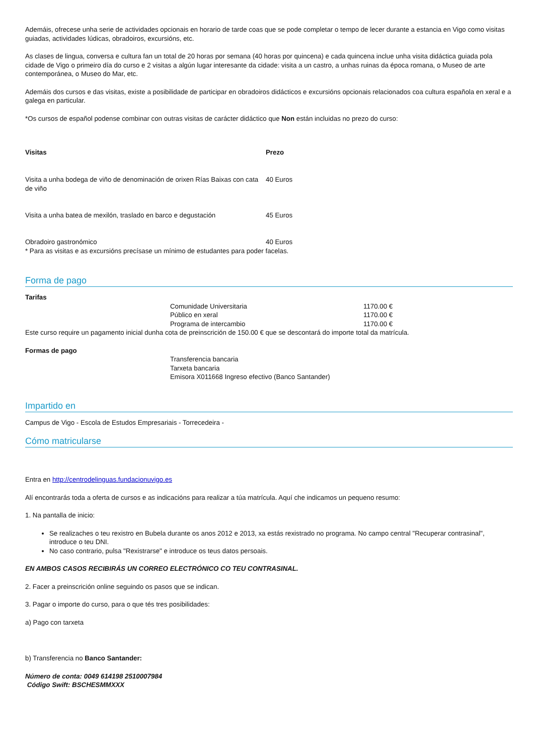Ademáis, ofrecese unha serie de actividades opcionais en horario de tarde coas que se pode completar o tempo de lecer durante a estancia en Vigo como visitas guiadas, actividades lúdicas, obradoiros, excursións, etc.
As clases de lingua, conversa e cultura fan un total de 20 horas por semana (40 horas por quincena) e cada quincena inclue unha visita didáctica guiada pola cidade de Vigo o primeiro día do curso e 2 visitas a algún lugar interesante da cidade: visita a un castro, a unhas ruinas da época romana, o Museo de arte contemporánea, o Museo do Mar, etc.
Ademáis dos cursos e das visitas, existe a posibilidade de participar en obradoiros didácticos e excursións opcionais relacionados coa cultura española en xeral e a galega en particular.
*Os cursos de español podense combinar con outras visitas de carácter didáctico que Non están incluidas no prezo do curso:
| Visitas | Prezo |
| --- | --- |
| Visita a unha bodega de viño de denominación de orixen Rías Baixas con cata de viño | 40 Euros |
| Visita a unha batea de mexilón, traslado en barco e degustación | 45 Euros |
| Obradoiro gastronómico | 40 Euros |
* Para as visitas e as excursións precísase un mínimo de estudantes para poder facelas.
Forma de pago
| Tarifas | | |
| --- | --- | --- |
| | Comunidade Universitaria | 1170.00 € |
| | Público en xeral | 1170.00 € |
| | Programa de intercambio | 1170.00 € |
Este curso require un pagamento inicial dunha cota de preinscrición de 150.00 € que se descontará do importe total da matrícula.
| Formas de pago | |
| --- | --- |
| | Transferencia bancaria |
| | Tarxeta bancaria |
| | Emisora X011668 Ingreso efectivo (Banco Santander) |
Impartido en
Campus de Vigo - Escola de Estudos Empresariais - Torrecedeira -
Cómo matricularse
Entra en http://centrodelinguas.fundacionuvigo.es
Alí encontrarás toda a oferta de cursos e as indicacións para realizar a túa matrícula. Aquí che indicamos un pequeno resumo:
1. Na pantalla de inicio:
Se realizaches o teu rexistro en Bubela durante os anos 2012 e 2013, xa estás rexistrado no programa. No campo central "Recuperar contrasinal", introduce o teu DNI.
No caso contrario, pulsa "Rexistrarse" e introduce os teus datos persoais.
EN AMBOS CASOS RECIBIRÁS UN CORREO ELECTRÓNICO CO TEU CONTRASINAL.
2. Facer a preinscrición online seguindo os pasos que se indican.
3. Pagar o importe do curso, para o que tés tres posibilidades:
a) Pago con tarxeta
b) Transferencia no Banco Santander:
Número de conta: 0049 614198 2510007984
Código Swift: BSCHESMMXXX